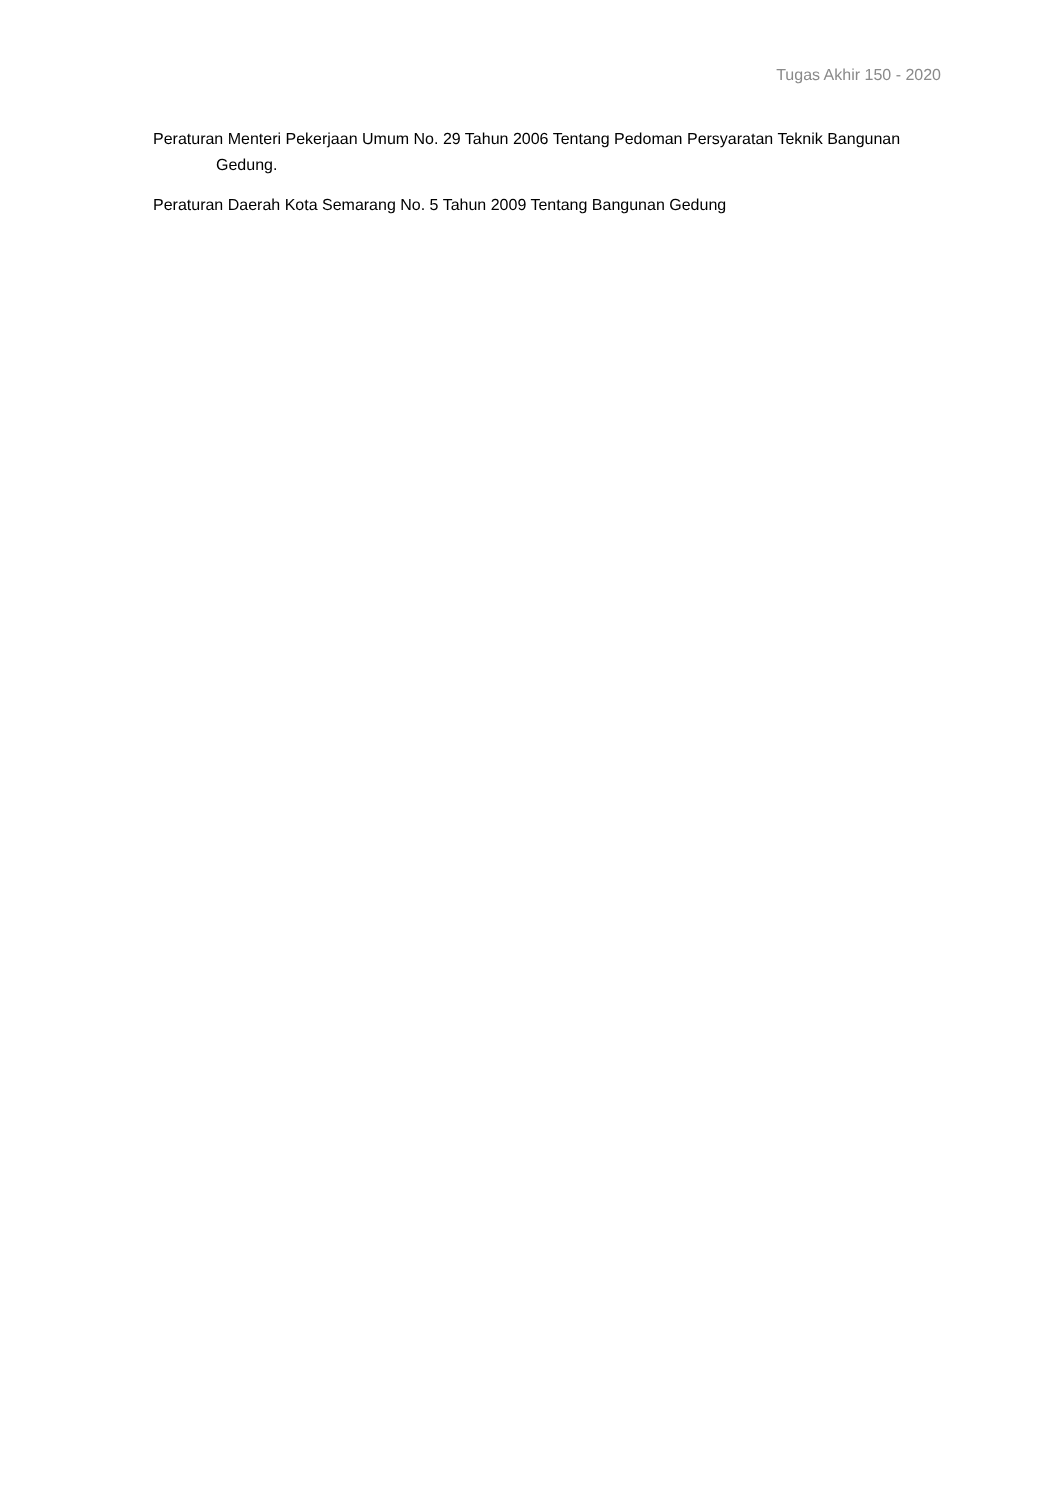Tugas Akhir 150 - 2020
Peraturan Menteri Pekerjaan Umum No. 29 Tahun 2006 Tentang Pedoman Persyaratan Teknik Bangunan Gedung.
Peraturan Daerah Kota Semarang No. 5 Tahun 2009 Tentang Bangunan Gedung